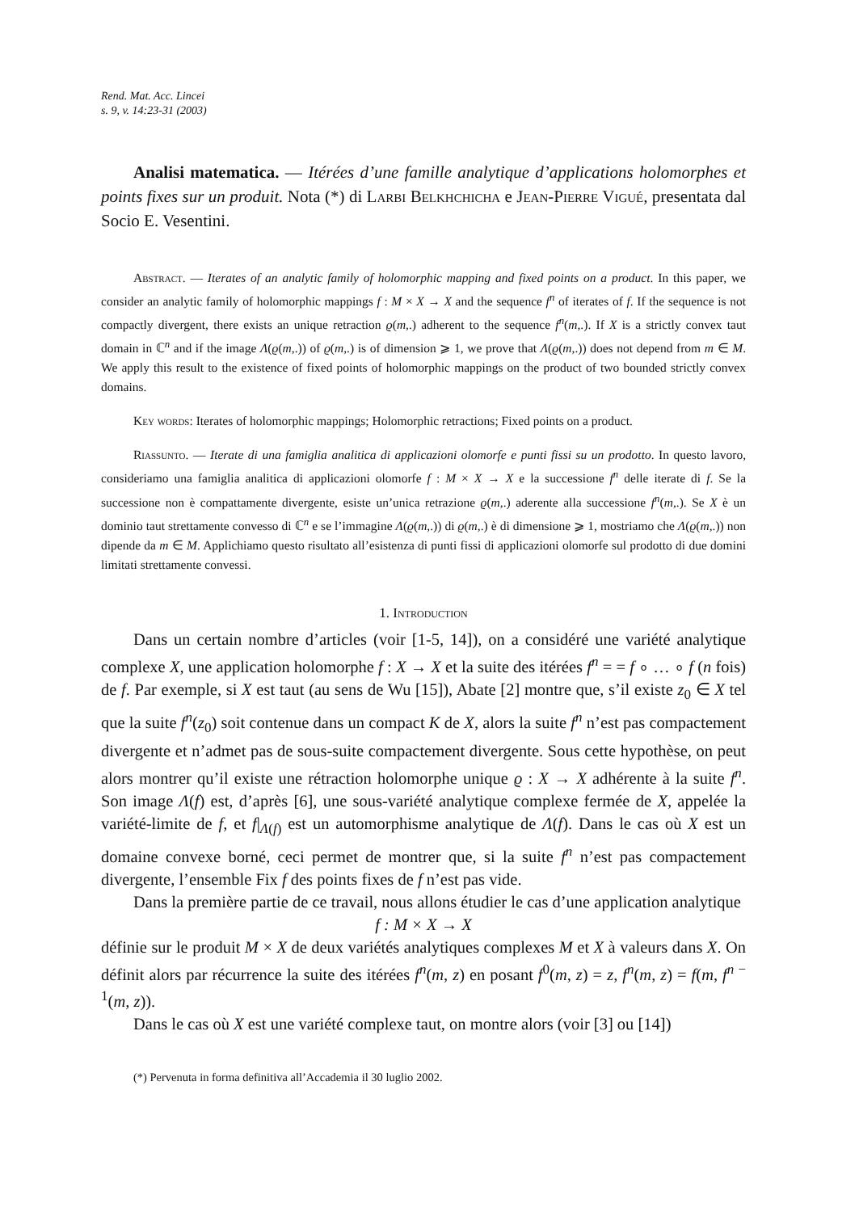Rend. Mat. Acc. Lincei
s. 9, v. 14:23-31 (2003)
Analisi matematica. — Itérées d’une famille analytique d’applications holomorphes et points fixes sur un produit. Nota (*) di Larbi Belkhchicha e Jean-Pierre Vigué, presentata dal Socio E. Vesentini.
Abstract. — Iterates of an analytic family of holomorphic mapping and fixed points on a product. In this paper, we consider an analytic family of holomorphic mappings f : M × X → X and the sequence f<sup>n</sup> of iterates of f. If the sequence is not compactly divergent, there exists an unique retraction ϱ(m,.) adherent to the sequence f<sup>n</sup>(m,.). If X is a strictly convex taut domain in ℂ<sup>n</sup> and if the image Λ(ϱ(m,.)) of ϱ(m,.) is of dimension ⩾ 1, we prove that Λ(ϱ(m,.)) does not depend from m ∈ M. We apply this result to the existence of fixed points of holomorphic mappings on the product of two bounded strictly convex domains.
Key words: Iterates of holomorphic mappings; Holomorphic retractions; Fixed points on a product.
Riassunto. — Iterate di una famiglia analitica di applicazioni olomorfe e punti fissi su un prodotto. In questo lavoro, consideriamo una famiglia analitica di applicazioni olomorfe f : M × X → X e la successione f<sup>n</sup> delle iterate di f. Se la successione non è compattamente divergente, esiste un’unica retrazione ϱ(m,.) aderente alla successione f<sup>n</sup>(m,.). Se X è un dominio taut strettamente convesso di ℂ<sup>n</sup> e se l’immagine Λ(ϱ(m,.)) di ϱ(m,.) è di dimensione ⩾ 1, mostriamo che Λ(ϱ(m,.)) non dipende da m ∈ M. Applichiamo questo risultato all’esistenza di punti fissi di applicazioni olomorfe sul prodotto di due domini limitati strettamente convessi.
1. Introduction
Dans un certain nombre d’articles (voir [1-5, 14]), on a considéré une variété analytique complexe X, une application holomorphe f : X → X et la suite des itérées f<sup>n</sup> = = f ∘ … ∘ f (n fois) de f. Par exemple, si X est taut (au sens de Wu [15]), Abate [2] montre que, s’il existe z<sub>0</sub> ∈ X tel que la suite f<sup>n</sup>(z<sub>0</sub>) soit contenue dans un compact K de X, alors la suite f<sup>n</sup> n’est pas compactement divergente et n’admet pas de sous-suite compactement divergente. Sous cette hypothèse, on peut alors montrer qu’il existe une rétraction holomorphe unique ϱ : X → X adhérente à la suite f<sup>n</sup>. Son image Λ(f) est, d’après [6], une sous-variété analytique complexe fermée de X, appelée la variété-limite de f, et f|<sub>Λ(f)</sub> est un automorphisme analytique de Λ(f). Dans le cas où X est un domaine convexe borné, ceci permet de montrer que, si la suite f<sup>n</sup> n’est pas compactement divergente, l’ensemble Fix f des points fixes de f n’est pas vide.
Dans la première partie de ce travail, nous allons étudier le cas d’une application analytique
f : M × X → X
définie sur le produit M × X de deux variétés analytiques complexes M et X à valeurs dans X. On définit alors par récurrence la suite des itérées f<sup>n</sup>(m, z) en posant f<sup>0</sup>(m, z) = z, f<sup>n</sup>(m, z) = f(m, f<sup>n − 1</sup>(m, z)).
Dans le cas où X est une variété complexe taut, on montre alors (voir [3] ou [14])
(*) Pervenuta in forma definitiva all’Accademia il 30 luglio 2002.